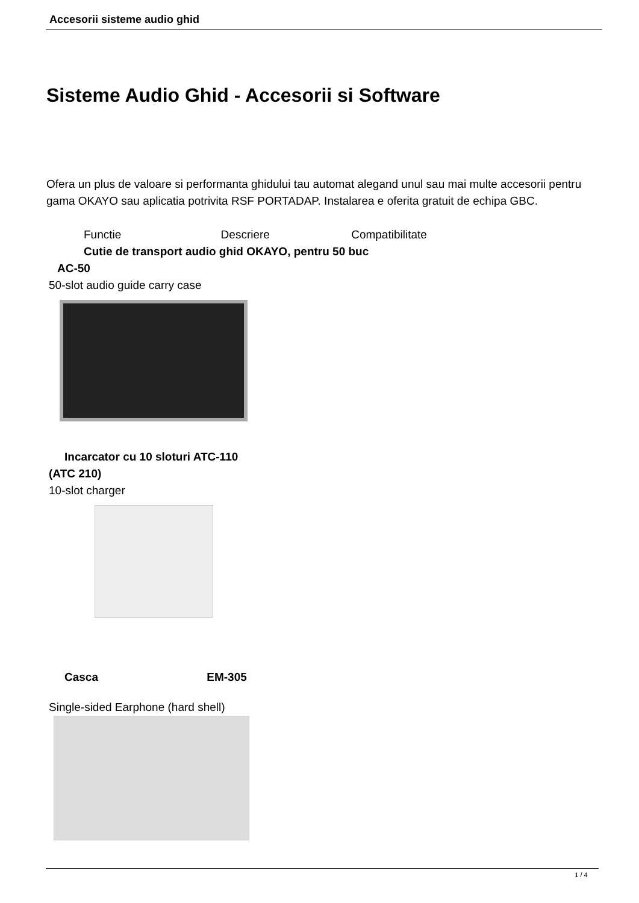Accesorii sisteme audio ghid
Sisteme Audio Ghid - Accesorii si Software
Ofera un plus de valoare si performanta ghidului tau automat alegand unul sau mai multe accesorii pentru gama OKAYO sau aplicatia potrivita RSF PORTADAP. Instalarea e oferita gratuit de echipa GBC.
Functie Descriere Compatibilitate
Cutie de transport audio ghid OKAYO, pentru 50 buc
AC-50
50-slot audio guide carry case
Incarcator cu 10 sloturi ATC-110
(ATC 210)
10-slot charger
Casca EM-305
Single-sided Earphone (hard shell)
1 / 4